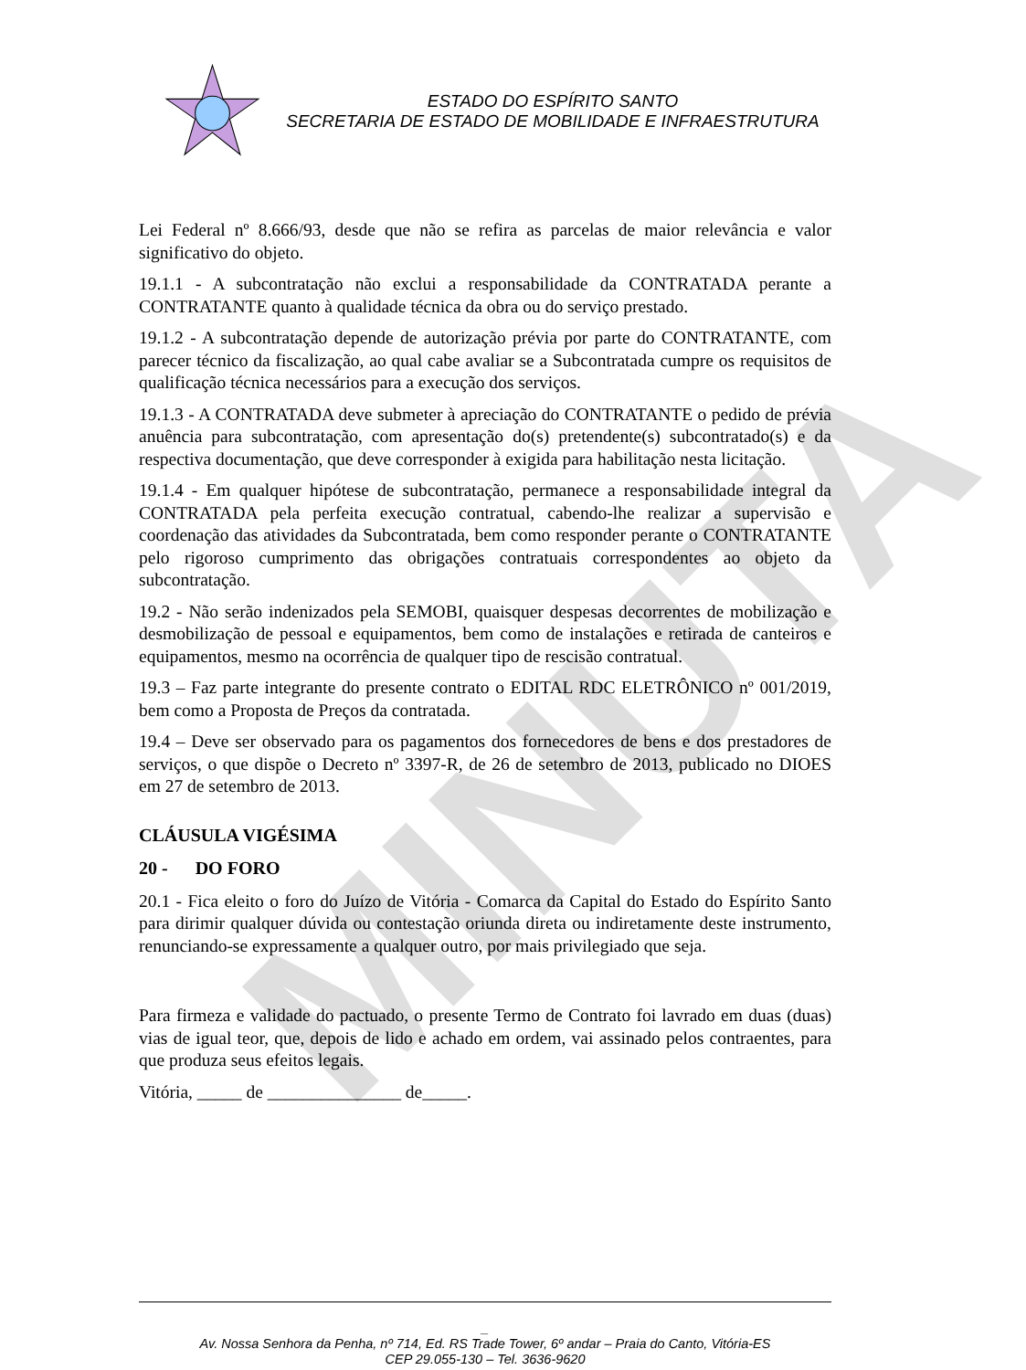MINUTA
ESTADO DO ESPÍRITO SANTO
SECRETARIA DE ESTADO DE MOBILIDADE E INFRAESTRUTURA
Lei Federal nº 8.666/93, desde que não se refira as parcelas de maior relevância e valor significativo do objeto.
19.1.1 - A subcontratação não exclui a responsabilidade da CONTRATADA perante a CONTRATANTE quanto à qualidade técnica da obra ou do serviço prestado.
19.1.2 - A subcontratação depende de autorização prévia por parte do CONTRATANTE, com parecer técnico da fiscalização, ao qual cabe avaliar se a Subcontratada cumpre os requisitos de qualificação técnica necessários para a execução dos serviços.
19.1.3 - A CONTRATADA deve submeter à apreciação do CONTRATANTE o pedido de prévia anuência para subcontratação, com apresentação do(s) pretendente(s) subcontratado(s) e da respectiva documentação, que deve corresponder à exigida para habilitação nesta licitação.
19.1.4 - Em qualquer hipótese de subcontratação, permanece a responsabilidade integral da CONTRATADA pela perfeita execução contratual, cabendo-lhe realizar a supervisão e coordenação das atividades da Subcontratada, bem como responder perante o CONTRATANTE pelo rigoroso cumprimento das obrigações contratuais correspondentes ao objeto da subcontratação.
19.2 - Não serão indenizados pela SEMOBI, quaisquer despesas decorrentes de mobilização e desmobilização de pessoal e equipamentos, bem como de instalações e retirada de canteiros e equipamentos, mesmo na ocorrência de qualquer tipo de rescisão contratual.
19.3 – Faz parte integrante do presente contrato o EDITAL RDC ELETRÔNICO nº 001/2019, bem como a Proposta de Preços da contratada.
19.4 – Deve ser observado para os pagamentos dos fornecedores de bens e dos prestadores de serviços, o que dispõe o Decreto nº 3397-R, de 26 de setembro de 2013, publicado no DIOES em 27 de setembro de 2013.
CLÁUSULA VIGÉSIMA
20 - DO FORO
20.1 - Fica eleito o foro do Juízo de Vitória - Comarca da Capital do Estado do Espírito Santo para dirimir qualquer dúvida ou contestação oriunda direta ou indiretamente deste instrumento, renunciando-se expressamente a qualquer outro, por mais privilegiado que seja.
Para firmeza e validade do pactuado, o presente Termo de Contrato foi lavrado em duas (duas) vias de igual teor, que, depois de lido e achado em ordem, vai assinado pelos contraentes, para que produza seus efeitos legais.
Vitória, _____ de _______________ de_____.
_
Av. Nossa Senhora da Penha, nº 714, Ed. RS Trade Tower, 6º andar – Praia do Canto, Vitória-ES
CEP 29.055-130 – Tel. 3636-9620